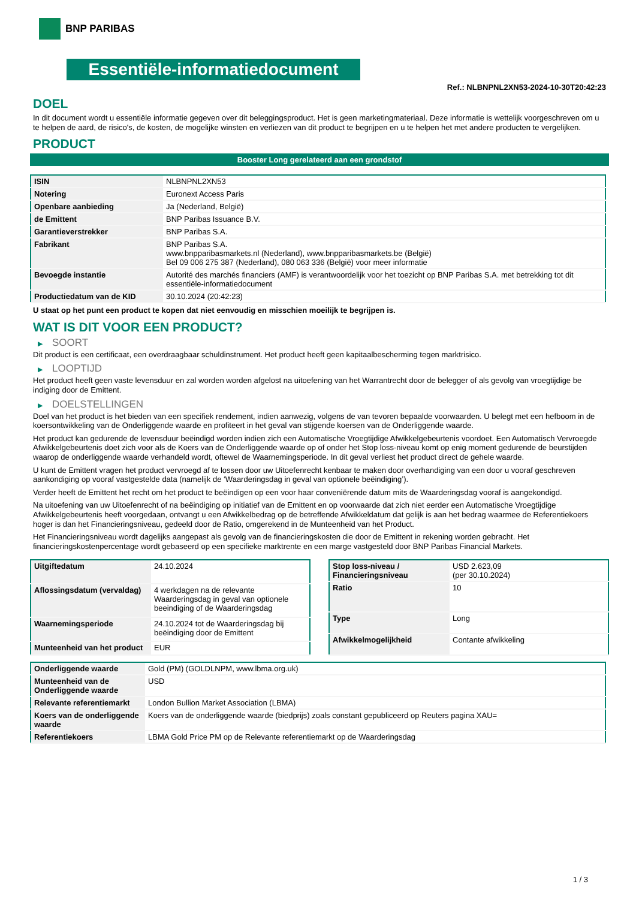BNP PARIBAS
Essentiële-informatiedocument
Ref.: NLBNPNL2XN53-2024-10-30T20:42:23
DOEL
In dit document wordt u essentiële informatie gegeven over dit beleggingsproduct. Het is geen marketingmateriaal. Deze informatie is wettelijk voorgeschreven om u te helpen de aard, de risico's, de kosten, de mogelijke winsten en verliezen van dit product te begrijpen en u te helpen het met andere producten te vergelijken.
PRODUCT
Booster Long gerelateerd aan een grondstof
| ISIN | NLBNPNL2XN53 |
| Notering | Euronext Access Paris |
| Openbare aanbieding | Ja (Nederland, België) |
| de Emittent | BNP Paribas Issuance B.V. |
| Garantieverstrekker | BNP Paribas S.A. |
| Fabrikant | BNP Paribas S.A. www.bnpparibasmarkets.nl (Nederland), www.bnpparibasmarkets.be (België) Bel 09 006 275 387 (Nederland), 080 063 336 (België) voor meer informatie |
| Bevoegde instantie | Autorité des marchés financiers (AMF) is verantwoordelijk voor het toezicht op BNP Paribas S.A. met betrekking tot dit essentiële-informatiedocument |
| Productiedatum van de KID | 30.10.2024 (20:42:23) |
U staat op het punt een product te kopen dat niet eenvoudig en misschien moeilijk te begrijpen is.
WAT IS DIT VOOR EEN PRODUCT?
▶ SOORT
Dit product is een certificaat, een overdraagbaar schuldinstrument. Het product heeft geen kapitaalbescherming tegen marktrisico.
▶ LOOPTIJD
Het product heeft geen vaste levensduur en zal worden worden afgelost na uitoefening van het Warrantrecht door de belegger of als gevolg van vroegtijdige be indiging door de Emittent.
▶ DOELSTELLINGEN
Doel van het product is het bieden van een specifiek rendement, indien aanwezig, volgens de van tevoren bepaalde voorwaarden. U belegt met een hefboom in de koersontwikkeling van de Onderliggende waarde en profiteert in het geval van stijgende koersen van de Onderliggende waarde.
Het product kan gedurende de levensduur beëindigd worden indien zich een Automatische Vroegtijdige Afwikkelgebeurtenis voordoet. Een Automatisch Vervroegde Afwikkelgebeurtenis doet zich voor als de Koers van de Onderliggende waarde op of onder het Stop loss-niveau komt op enig moment gedurende de beurstijden waarop de onderliggende waarde verhandeld wordt, oftewel de Waarnemingsperiode. In dit geval verliest het product direct de gehele waarde.
U kunt de Emittent vragen het product vervroegd af te lossen door uw Uitoefenrecht kenbaar te maken door overhandiging van een door u vooraf geschreven aankondiging op vooraf vastgestelde data (namelijk de ‘Waarderingsdag in geval van optionele beëindiging’).
Verder heeft de Emittent het recht om het product te beëindigen op een voor haar conveniërende datum mits de Waarderingsdag vooraf is aangekondigd.
Na uitoefening van uw Uitoefenrecht of na beëindiging op initiatief van de Emittent en op voorwaarde dat zich niet eerder een Automatische Vroegtijdige Afwikkelgebeurtenis heeft voorgedaan, ontvangt u een Afwikkelbedrag op de betreffende Afwikkeldatum dat gelijk is aan het bedrag waarmee de Referentiekoers hoger is dan het Financieringsniveau, gedeeld door de Ratio, omgerekend in de Munteenheid van het Product.
Het Financieringsniveau wordt dagelijks aangepast als gevolg van de financieringskosten die door de Emittent in rekening worden gebracht. Het financieringskostenpercentage wordt gebaseerd op een specifieke marktrente en een marge vastgesteld door BNP Paribas Financial Markets.
| Uitgiftedatum | 24.10.2024 |
| Aflossingsdatum (vervaldag) | 4 werkdagen na de relevante Waarderingsdag in geval van optionele beeindiging of de Waarderingsdag |
| Waarnemingsperiode | 24.10.2024 tot de Waarderingsdag bij beëindiging door de Emittent |
| Munteenheid van het product | EUR |
| Stop loss-niveau / Financieringsniveau | USD 2.623,09 (per 30.10.2024) |
| Ratio | 10 |
| Type | Long |
| Afwikkelmogelijkheid | Contante afwikkeling |
| Onderliggende waarde | Gold (PM) (GOLDLNPM, www.lbma.org.uk) |
| Munteenheid van de Onderliggende waarde | USD |
| Relevante referentiemarkt | London Bullion Market Association (LBMA) |
| Koers van de onderliggende waarde | Koers van de onderliggende waarde (biedprijs) zoals constant gepubliceerd op Reuters pagina XAU= |
| Referentiekoers | LBMA Gold Price PM op de Relevante referentiemarkt op de Waarderingsdag |
1 / 3